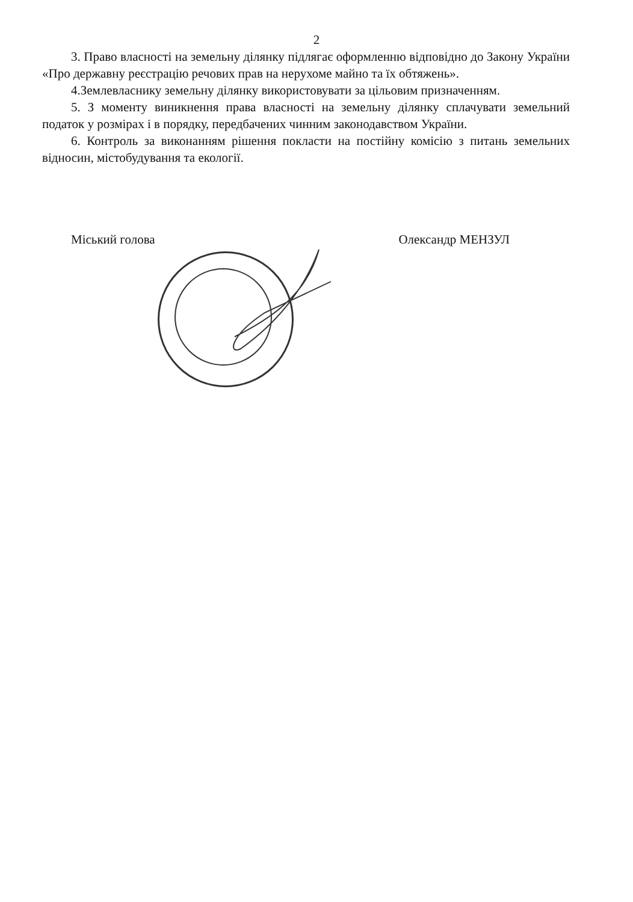2
3. Право власності на земельну ділянку підлягає оформленню відповідно до Закону України «Про державну реєстрацію речових прав на нерухоме майно та їх обтяжень».
4.Землевласнику земельну ділянку використовувати за цільовим призначенням.
5. З моменту виникнення права власності на земельну ділянку сплачувати земельний податок у розмірах і в порядку, передбачених чинним законодавством України.
6. Контроль за виконанням рішення покласти на постійну комісію з питань земельних відносин, містобудування та екології.
Міський голова Олександр МЕНЗУЛ